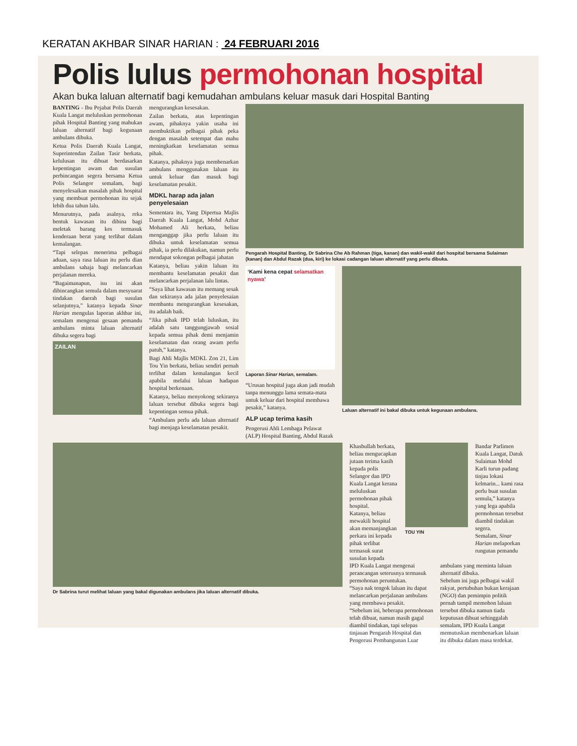KERATAN AKHBAR SINAR HARIAN : 24 FEBRUARI 2016
Polis lulus permohonan hospital
Akan buka laluan alternatif bagi kemudahan ambulans keluar masuk dari Hospital Banting
BANTING - Ibu Pejabat Polis Daerah Kuala Langat meluluskan permohonan pihak Hospital Banting yang mahukan laluan alternatif bagi kegunaan ambulans dibuka.
Ketua Polis Daerah Kuala Langat, Superintendan Zailan Tasir berkata, kelulusan itu dibuat berdasarkan kepentingan awam dan susulan perbincangan segera bersama Ketua Polis Selangor semalam, bagi menyelesaikan masalah pihak hospital yang membuat permohonan itu sejak lebih dua tahun lalu.
Menurutnya, pada asalnya, reka bentuk kawasan itu dibina bagi meletak barang kes termasuk kenderaan berat yang terlibat dalam kemalangan.
“Tapi selepas menerima pelbagai aduan, saya rasa laluan itu perlu dian ambulans sahaja bagi melancarkan perjalanan mereka.
“Bagaimanapun, isu ini akan dibincangkan semula dalam mesyuarat tindakan daerah bagi susulan selanjutnya,” katanya kepada Sinar Harian mengulas laporan akhbar ini, semalam mengenai gesaan pemandu ambulans minta laluan alternatif dibuka segera bagi
ZAILAN
mengurangkan kesesakan.
Zailan berkata, atas kepentingan awam, pihaknya yakin usaha ini membuktikan pelbagai pihak peka dengan masalah setempat dan mahu meningkatkan keselamatan semua pihak.
Katanya, pihaknya juga membenarkan ambulans menggunakan laluan itu untuk keluar dan masuk bagi keselamatan pesakit.
MDKL harap ada jalan penyelesaian
Sementara itu, Yang Dipertua Majlis Daerah Kuala Langat, Mohd Azhar Mohamed Ali berkata, beliau menganggap jika perlu laluan itu dibuka untuk keselamatan semua pihak, ia perlu dilakukan, namun perlu mendapat sokongan pelbagai jabatan
Katanya, beliau yakin laluan itu membantu keselamatan pesakit dan melancarkan perjalanan lalu lintas.
“Saya lihat kawasan itu memang sesak dan sekiranya ada jalan penyelesaian membantu mengurangkan kesesakan, itu adalah baik.
“Jika pihak IPD telah luluskan, itu adalah satu tanggungjawab sosial kepada semua pihak demi menjamin keselamatan dan orang awam perlu patuh,” katanya.
Bagi Ahli Majlis MDKL Zon 21, Lim Tou Yin berkata, beliau sendiri pernah terlibat dalam kemalangan kecil apabila melalui laluan hadapan hospital berkenaan.
Katanya, beliau menyokong sekiranya laluan tersebut dibuka segera bagi kepentingan semua pihak.
“Ambulans perlu ada laluan alternatif bagi menjaga keselamatan pesakit.
Pengarah Hospital Banting, Dr Sabrina Che Ab Rahman (tiga, kanan) dan wakil-wakil dari hospital bersama Sulaiman (kanan) dan Abdul Razak (dua, kiri) ke lokasi cadangan laluan alternatif yang perlu dibuka.
‘Kami kena cepat selamatkan nyawa’
Laporan Sinar Harian, semalam.
“Urusan hospital juga akan jadi mudah tanpa menunggu lama semata-mata untuk keluar dari hospital membawa pesakit,” katanya.
ALP ucap terima kasih
Pengerusi Ahli Lembaga Pelawat (ALP) Hospital Banting, Abdul Razak
Laluan alternatif ini bakal dibuka untuk kegunaan ambulans.
Dr Sabrina turut melihat laluan yang bakal digunakan ambulans jika laluan alternatif dibuka.
Khasbullah berkata, beliau mengucapkan jutaan terima kasih kepada polis Selangor dan IPD Kuala Langat kerana meluluskan permohonan pihak hospital.
Katanya, beliau mewakili hospital akan memanjangkan perkara ini kepada pihak terlibat termasuk surat susulan kepada
TOU YIN
Bandar Parlimen Kuala Langat, Datuk Sulaiman Mohd Karli turun padang tinjau lokasi kelmarin... kami rasa perlu buat susulan semula,” katanya yang lega apabila permohonan tersebut diambil tindakan segera.
Semalam, Sinar Harian melaporkan rungutan pemandu
IPD Kuala Langat mengenai perancangan seterusnya termasuk permohonan peruntukan.
“Saya nak tengok laluan itu dapat melancarkan perjalanan ambulans yang membawa pesakit.
“Sebelum ini, beberapa permohonan telah dibuat, namun masih gagal diambil tindakan, tapi selepas tinjauan Pengarah Hospital dan Pengerusi Pembangunan Luar
ambulans yang meminta laluan alternatif dibuka.
Sebelum ini juga pelbagai wakil rakyat, pertubuhan bukan kerajaan (NGO) dan pemimpin politik pernah tampil memohon laluan tersebut dibuka namun tiada keputusan dibuat sehinggalah semalam, IPD Kuala Langat memutuskan membenarkan laluan itu dibuka dalam masa terdekat.